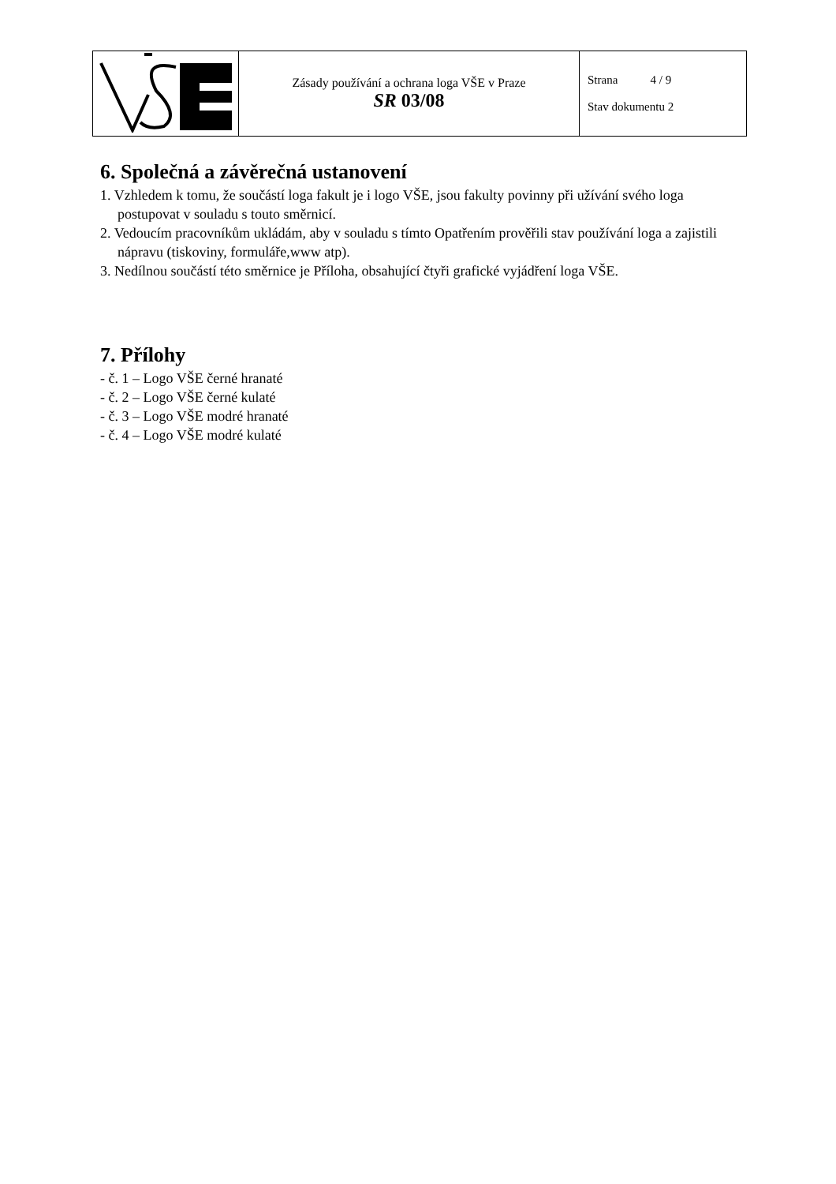| | Zásady používání a ochrana loga VŠE v Praze SR 03/08 | Strana 4 / 9 Stav dokumentu 2 |
6. Společná a závěrečná ustanovení
1. Vzhledem k tomu, že součástí loga fakult je i logo VŠE, jsou fakulty povinny při užívání svého loga postupovat v souladu s touto směrnicí.
2. Vedoucím pracovníkům ukládám, aby v souladu s tímto Opatřením prověřili stav používání loga a zajistili nápravu (tiskoviny, formuláře,www atp).
3. Nedílnou součástí této směrnice je Příloha, obsahující čtyři grafické vyjádření loga VŠE.
7. Přílohy
- č. 1 – Logo VŠE černé hranaté
- č. 2 – Logo VŠE černé kulaté
- č. 3 – Logo VŠE modré hranaté
- č. 4 – Logo VŠE modré kulaté